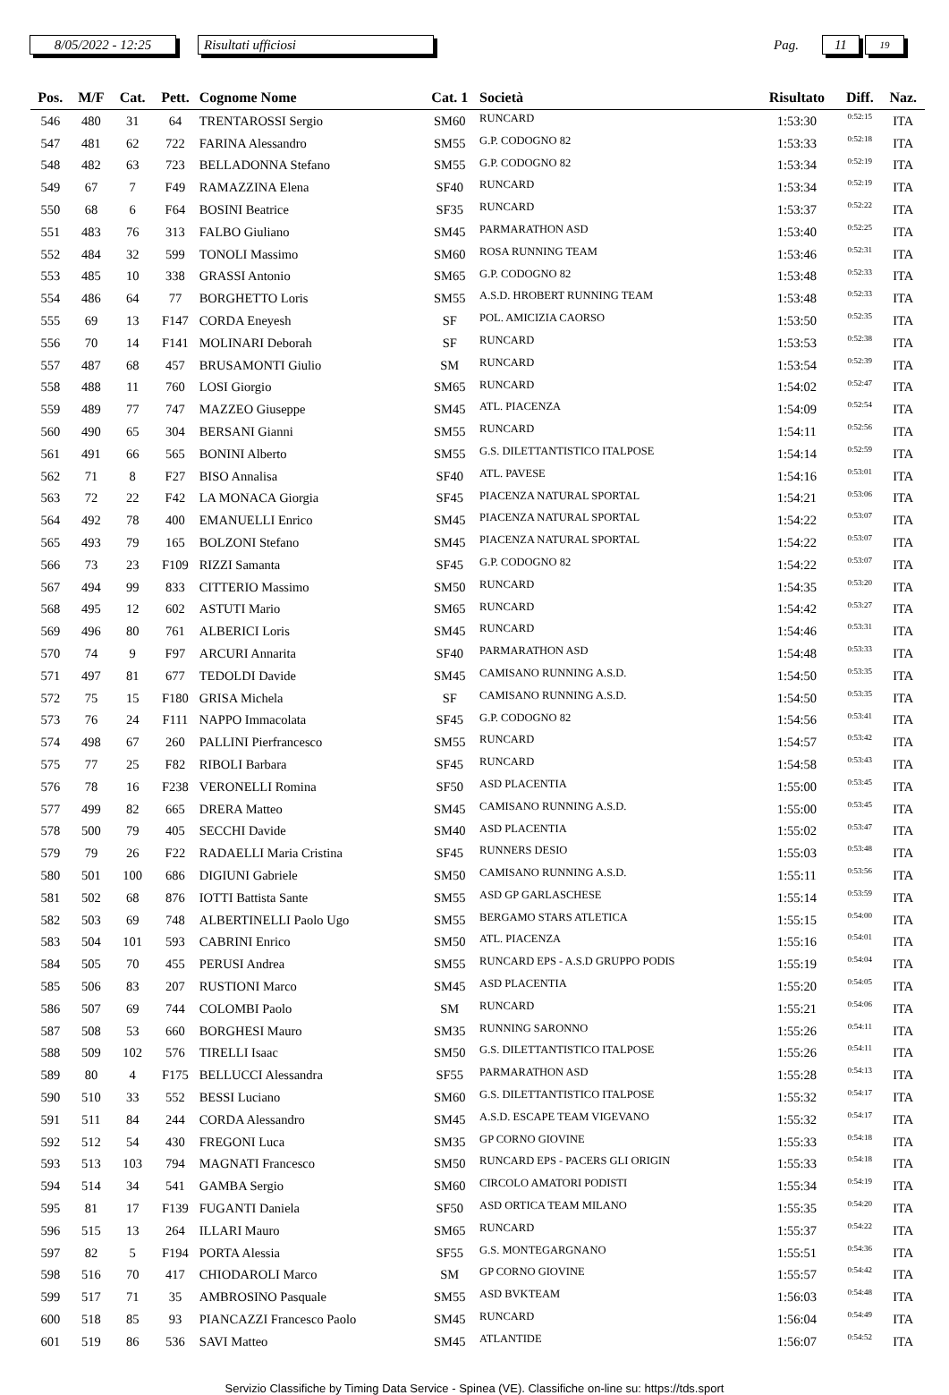8/05/2022 - 12:25
Risultati ufficiosi
Pag.
11
19
| Pos. | M/F | Cat. | Pett. | Cognome Nome | Cat. 1 | Società | Risultato | Diff. | Naz. |
| --- | --- | --- | --- | --- | --- | --- | --- | --- | --- |
| 546 | 480 | 31 | 64 | TRENTAROSSI Sergio | SM60 | RUNCARD | 1:53:30 | 0:52:15 | ITA |
| 547 | 481 | 62 | 722 | FARINA Alessandro | SM55 | G.P. CODOGNO 82 | 1:53:33 | 0:52:18 | ITA |
| 548 | 482 | 63 | 723 | BELLADONNA Stefano | SM55 | G.P. CODOGNO 82 | 1:53:34 | 0:52:19 | ITA |
| 549 | 67 | 7 | F49 | RAMAZZINA Elena | SF40 | RUNCARD | 1:53:34 | 0:52:19 | ITA |
| 550 | 68 | 6 | F64 | BOSINI Beatrice | SF35 | RUNCARD | 1:53:37 | 0:52:22 | ITA |
| 551 | 483 | 76 | 313 | FALBO Giuliano | SM45 | PARMARATHON ASD | 1:53:40 | 0:52:25 | ITA |
| 552 | 484 | 32 | 599 | TONOLI Massimo | SM60 | ROSA RUNNING TEAM | 1:53:46 | 0:52:31 | ITA |
| 553 | 485 | 10 | 338 | GRASSI Antonio | SM65 | G.P. CODOGNO 82 | 1:53:48 | 0:52:33 | ITA |
| 554 | 486 | 64 | 77 | BORGHETTO Loris | SM55 | A.S.D. HROBERT RUNNING TEAM | 1:53:48 | 0:52:33 | ITA |
| 555 | 69 | 13 | F147 | CORDA Eneyesh | SF | POL. AMICIZIA CAORSO | 1:53:50 | 0:52:35 | ITA |
| 556 | 70 | 14 | F141 | MOLINARI Deborah | SF | RUNCARD | 1:53:53 | 0:52:38 | ITA |
| 557 | 487 | 68 | 457 | BRUSAMONTI Giulio | SM | RUNCARD | 1:53:54 | 0:52:39 | ITA |
| 558 | 488 | 11 | 760 | LOSI Giorgio | SM65 | RUNCARD | 1:54:02 | 0:52:47 | ITA |
| 559 | 489 | 77 | 747 | MAZZEO Giuseppe | SM45 | ATL. PIACENZA | 1:54:09 | 0:52:54 | ITA |
| 560 | 490 | 65 | 304 | BERSANI Gianni | SM55 | RUNCARD | 1:54:11 | 0:52:56 | ITA |
| 561 | 491 | 66 | 565 | BONINI Alberto | SM55 | G.S. DILETTANTISTICO ITALPOSE | 1:54:14 | 0:52:59 | ITA |
| 562 | 71 | 8 | F27 | BISO Annalisa | SF40 | ATL. PAVESE | 1:54:16 | 0:53:01 | ITA |
| 563 | 72 | 22 | F42 | LA MONACA Giorgia | SF45 | PIACENZA NATURAL SPORTAL | 1:54:21 | 0:53:06 | ITA |
| 564 | 492 | 78 | 400 | EMANUELLI Enrico | SM45 | PIACENZA NATURAL SPORTAL | 1:54:22 | 0:53:07 | ITA |
| 565 | 493 | 79 | 165 | BOLZONI Stefano | SM45 | PIACENZA NATURAL SPORTAL | 1:54:22 | 0:53:07 | ITA |
| 566 | 73 | 23 | F109 | RIZZI Samanta | SF45 | G.P. CODOGNO 82 | 1:54:22 | 0:53:07 | ITA |
| 567 | 494 | 99 | 833 | CITTERIO Massimo | SM50 | RUNCARD | 1:54:35 | 0:53:20 | ITA |
| 568 | 495 | 12 | 602 | ASTUTI Mario | SM65 | RUNCARD | 1:54:42 | 0:53:27 | ITA |
| 569 | 496 | 80 | 761 | ALBERICI Loris | SM45 | RUNCARD | 1:54:46 | 0:53:31 | ITA |
| 570 | 74 | 9 | F97 | ARCURI Annarita | SF40 | PARMARATHON ASD | 1:54:48 | 0:53:33 | ITA |
| 571 | 497 | 81 | 677 | TEDOLDI Davide | SM45 | CAMISANO RUNNING A.S.D. | 1:54:50 | 0:53:35 | ITA |
| 572 | 75 | 15 | F180 | GRISA Michela | SF | CAMISANO RUNNING A.S.D. | 1:54:50 | 0:53:35 | ITA |
| 573 | 76 | 24 | F111 | NAPPO Immacolata | SF45 | G.P. CODOGNO 82 | 1:54:56 | 0:53:41 | ITA |
| 574 | 498 | 67 | 260 | PALLINI Pierfrancesco | SM55 | RUNCARD | 1:54:57 | 0:53:42 | ITA |
| 575 | 77 | 25 | F82 | RIBOLI Barbara | SF45 | RUNCARD | 1:54:58 | 0:53:43 | ITA |
| 576 | 78 | 16 | F238 | VERONELLI Romina | SF50 | ASD PLACENTIA | 1:55:00 | 0:53:45 | ITA |
| 577 | 499 | 82 | 665 | DRERA Matteo | SM45 | CAMISANO RUNNING A.S.D. | 1:55:00 | 0:53:45 | ITA |
| 578 | 500 | 79 | 405 | SECCHI Davide | SM40 | ASD PLACENTIA | 1:55:02 | 0:53:47 | ITA |
| 579 | 79 | 26 | F22 | RADAELLI Maria Cristina | SF45 | RUNNERS DESIO | 1:55:03 | 0:53:48 | ITA |
| 580 | 501 | 100 | 686 | DIGIUNI Gabriele | SM50 | CAMISANO RUNNING A.S.D. | 1:55:11 | 0:53:56 | ITA |
| 581 | 502 | 68 | 876 | IOTTI Battista Sante | SM55 | ASD GP GARLASCHESE | 1:55:14 | 0:53:59 | ITA |
| 582 | 503 | 69 | 748 | ALBERTINELLI Paolo Ugo | SM55 | BERGAMO STARS ATLETICA | 1:55:15 | 0:54:00 | ITA |
| 583 | 504 | 101 | 593 | CABRINI Enrico | SM50 | ATL. PIACENZA | 1:55:16 | 0:54:01 | ITA |
| 584 | 505 | 70 | 455 | PERUSI Andrea | SM55 | RUNCARD EPS - A.S.D GRUPPO PODIS | 1:55:19 | 0:54:04 | ITA |
| 585 | 506 | 83 | 207 | RUSTIONI Marco | SM45 | ASD PLACENTIA | 1:55:20 | 0:54:05 | ITA |
| 586 | 507 | 69 | 744 | COLOMBI Paolo | SM | RUNCARD | 1:55:21 | 0:54:06 | ITA |
| 587 | 508 | 53 | 660 | BORGHESI Mauro | SM35 | RUNNING SARONNO | 1:55:26 | 0:54:11 | ITA |
| 588 | 509 | 102 | 576 | TIRELLI Isaac | SM50 | G.S. DILETTANTISTICO ITALPOSE | 1:55:26 | 0:54:11 | ITA |
| 589 | 80 | 4 | F175 | BELLUCCI Alessandra | SF55 | PARMARATHON ASD | 1:55:28 | 0:54:13 | ITA |
| 590 | 510 | 33 | 552 | BESSI Luciano | SM60 | G.S. DILETTANTISTICO ITALPOSE | 1:55:32 | 0:54:17 | ITA |
| 591 | 511 | 84 | 244 | CORDA Alessandro | SM45 | A.S.D. ESCAPE TEAM VIGEVANO | 1:55:32 | 0:54:17 | ITA |
| 592 | 512 | 54 | 430 | FREGONI Luca | SM35 | GP CORNO GIOVINE | 1:55:33 | 0:54:18 | ITA |
| 593 | 513 | 103 | 794 | MAGNATI Francesco | SM50 | RUNCARD EPS - PACERS GLI ORIGIN | 1:55:33 | 0:54:18 | ITA |
| 594 | 514 | 34 | 541 | GAMBA Sergio | SM60 | CIRCOLO AMATORI PODISTI | 1:55:34 | 0:54:19 | ITA |
| 595 | 81 | 17 | F139 | FUGANTI Daniela | SF50 | ASD ORTICA TEAM MILANO | 1:55:35 | 0:54:20 | ITA |
| 596 | 515 | 13 | 264 | ILLARI Mauro | SM65 | RUNCARD | 1:55:37 | 0:54:22 | ITA |
| 597 | 82 | 5 | F194 | PORTA Alessia | SF55 | G.S. MONTEGARGNANO | 1:55:51 | 0:54:36 | ITA |
| 598 | 516 | 70 | 417 | CHIODAROLI Marco | SM | GP CORNO GIOVINE | 1:55:57 | 0:54:42 | ITA |
| 599 | 517 | 71 | 35 | AMBROSINO Pasquale | SM55 | ASD BVKTEAM | 1:56:03 | 0:54:48 | ITA |
| 600 | 518 | 85 | 93 | PIANCAZZI Francesco Paolo | SM45 | RUNCARD | 1:56:04 | 0:54:49 | ITA |
| 601 | 519 | 86 | 536 | SAVI Matteo | SM45 | ATLANTIDE | 1:56:07 | 0:54:52 | ITA |
Servizio Classifiche by Timing Data Service - Spinea (VE). Classifiche on-line su: https://tds.sport